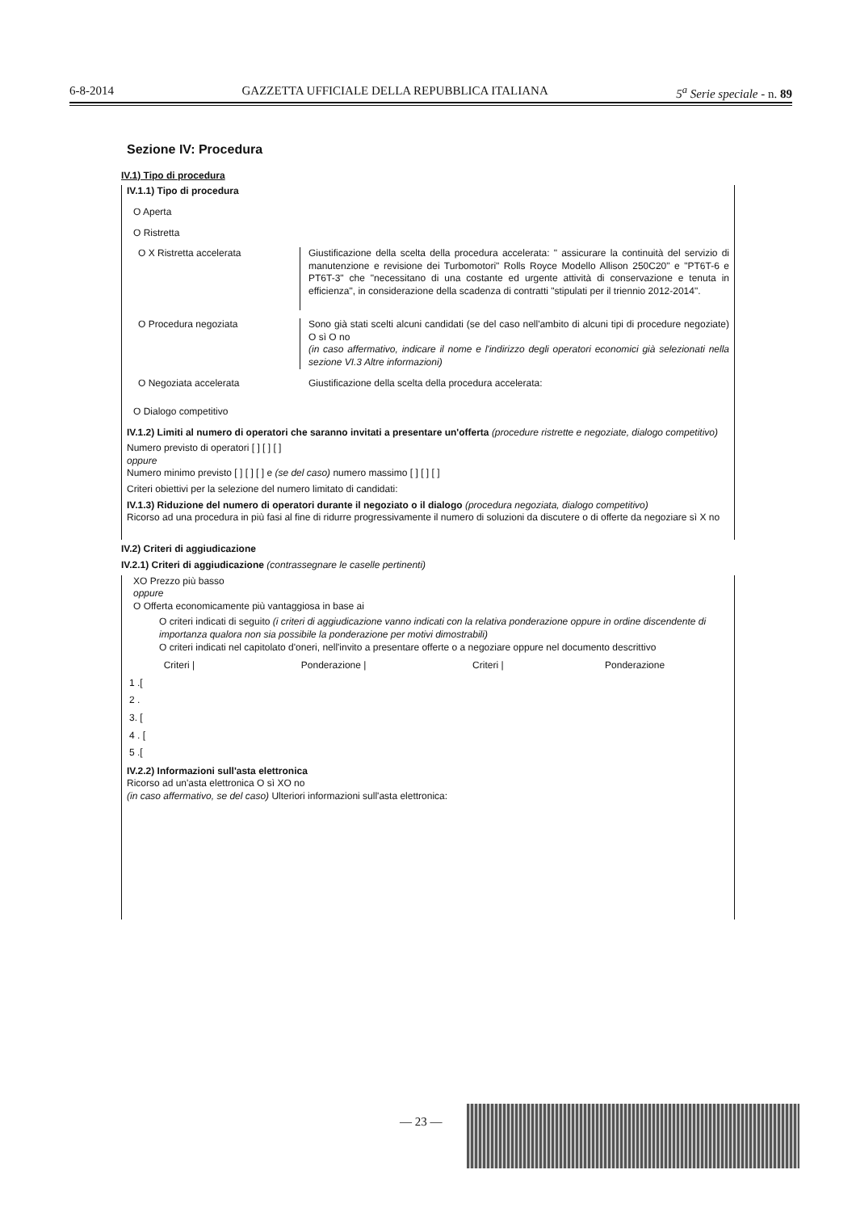6-8-2014 GAZZETTA UFFICIALE DELLA REPUBBLICA ITALIANA 5<sup>a</sup> Serie speciale - n. 89
Sezione IV: Procedura
IV.1) Tipo di procedura
IV.1.1) Tipo di procedura
O Aperta
O Ristretta
O X Ristretta accelerata Giustificazione della scelta della procedura accelerata: " assicurare la continuità del servizio di manutenzione e revisione dei Turbomotori" Rolls Royce Modello Allison 250C20" e "PT6T-6 e PT6T-3" che "necessitano di una costante ed urgente attività di conservazione e tenuta in efficienza", in considerazione della scadenza di contratti "stipulati per il triennio 2012-2014".
O Procedura negoziata Sono già stati scelti alcuni candidati (se del caso nell'ambito di alcuni tipi di procedure negoziate) O sì O no
(in caso affermativo, indicare il nome e l'indirizzo degli operatori economici già selezionati nella sezione VI.3 Altre informazioni)
O Negoziata accelerata Giustificazione della scelta della procedura accelerata:
O Dialogo competitivo
IV.1.2) Limiti al numero di operatori che saranno invitati a presentare un'offerta (procedure ristrette e negoziate, dialogo competitivo)
Numero previsto di operatori [ ] [ ] [ ]
oppure
Numero minimo previsto [ ] [ ] [ ] e (se del caso) numero massimo [ ] [ ] [ ]
Criteri obiettivi per la selezione del numero limitato di candidati:
IV.1.3) Riduzione del numero di operatori durante il negoziato o il dialogo (procedura negoziata, dialogo competitivo)
Ricorso ad una procedura in più fasi al fine di ridurre progressivamente il numero di soluzioni da discutere o di offerte da negoziare sì X no
IV.2) Criteri di aggiudicazione
IV.2.1) Criteri di aggiudicazione (contrassegnare le caselle pertinenti)
XO Prezzo più basso
oppure
O Offerta economicamente più vantaggiosa in base ai
O criteri indicati di seguito (i criteri di aggiudicazione vanno indicati con la relativa ponderazione oppure in ordine discendente di importanza qualora non sia possibile la ponderazione per motivi dimostrabili)
O criteri indicati nel capitolato d'oneri, nell'invito a presentare offerte o a negoziare oppure nel documento descrittivo
| Criteri / | Ponderazione / | Criteri / | Ponderazione |
| --- | --- | --- | --- |
| 1 .[ | | | |
| 2 . | | | |
| 3. [ | | | |
| 4 . [ | | | |
| 5 .[ | | | |
IV.2.2) Informazioni sull'asta elettronica
Ricorso ad un'asta elettronica O sì XO no
(in caso affermativo, se del caso) Ulteriori informazioni sull'asta elettronica:
— 23 —